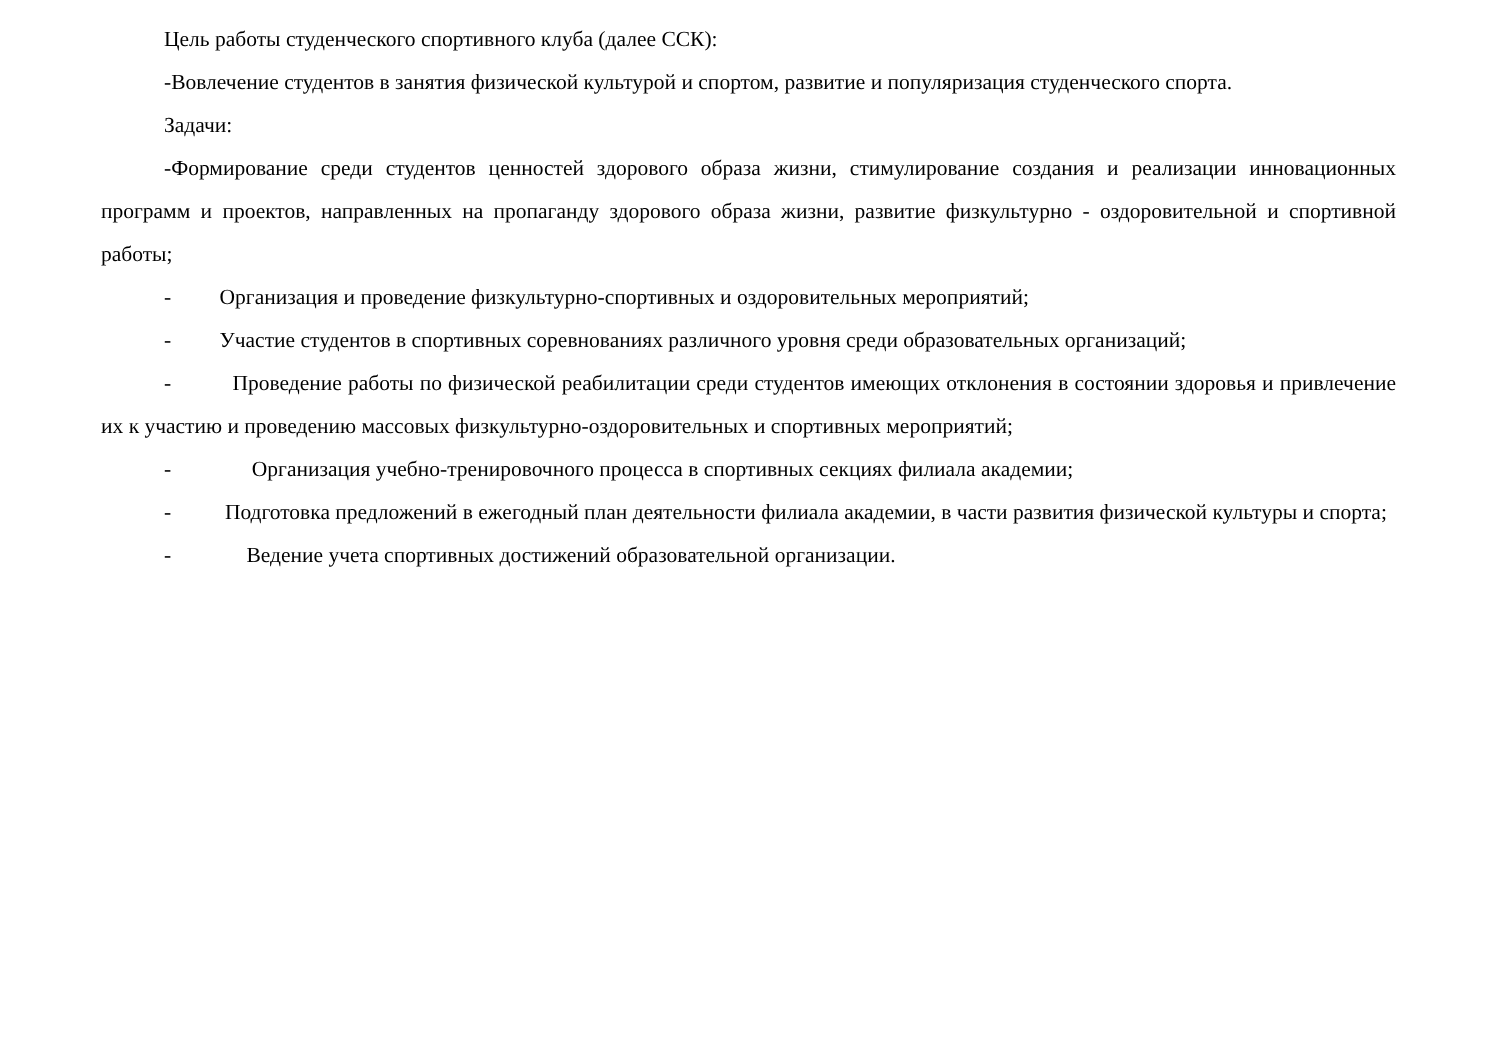Цель работы студенческого спортивного клуба (далее ССК):
-Вовлечение студентов в занятия физической культурой и спортом, развитие и популяризация студенческого спорта.
Задачи:
-Формирование среди студентов ценностей здорового образа жизни, стимулирование создания и реализации инновационных программ и проектов, направленных на пропаганду здорового образа жизни, развитие физкультурно - оздоровительной и спортивной работы;
- Организация и проведение физкультурно-спортивных и оздоровительных мероприятий;
- Участие студентов в спортивных соревнованиях различного уровня среди образовательных организаций;
- Проведение работы по физической реабилитации среди студентов имеющих отклонения в состоянии здоровья и привлечение их к участию и проведению массовых физкультурно-оздоровительных и спортивных мероприятий;
- Организация учебно-тренировочного процесса в спортивных секциях филиала академии;
- Подготовка предложений в ежегодный план деятельности филиала академии, в части развития физической культуры и спорта;
- Ведение учета спортивных достижений образовательной организации.